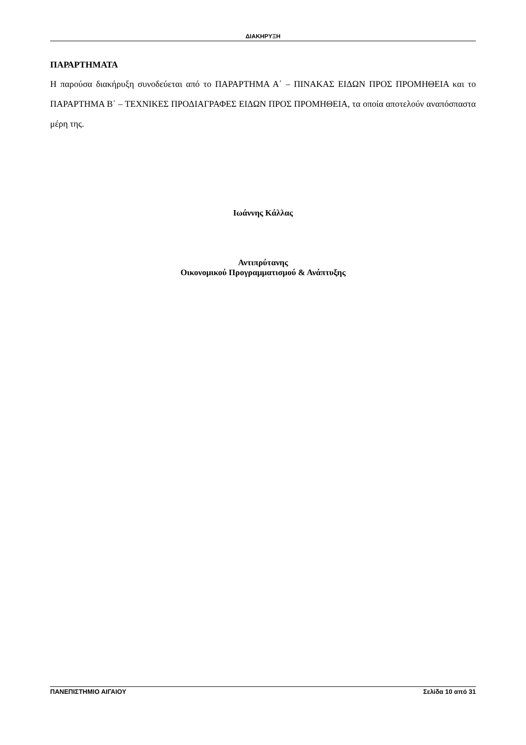ΔΙΑΚΗΡΥΞΗ
ΠΑΡΑΡΤΗΜΑΤΑ
Η παρούσα διακήρυξη συνοδεύεται από το ΠΑΡΑΡΤΗΜΑ Α΄ – ΠΙΝΑΚΑΣ ΕΙΔΩΝ ΠΡΟΣ ΠΡΟΜΗΘΕΙΑ και το ΠΑΡΑΡΤΗΜΑ Β΄ – ΤΕΧΝΙΚΕΣ ΠΡΟΔΙΑΓΡΑΦΕΣ ΕΙΔΩΝ ΠΡΟΣ ΠΡΟΜΗΘΕΙΑ, τα οποία αποτελούν αναπόσπαστα μέρη της.
Ιωάννης Κάλλας
Αντιπρύτανης
Οικονομικού Προγραμματισμού & Ανάπτυξης
ΠΑΝΕΠΙΣΤΗΜΙΟ ΑΙΓΑΙΟΥ Σελίδα 10 από 31